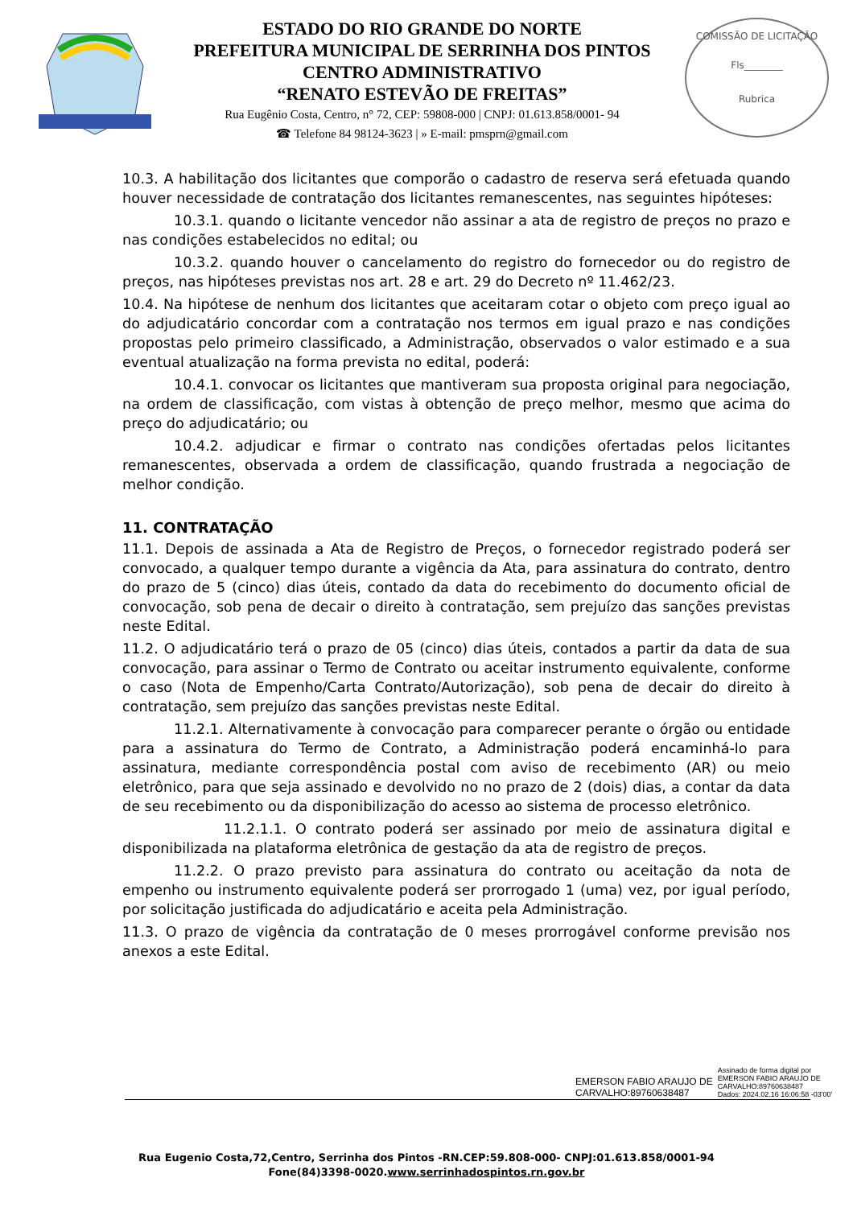ESTADO DO RIO GRANDE DO NORTE
PREFEITURA MUNICIPAL DE SERRINHA DOS PINTOS
CENTRO ADMINISTRATIVO
“RENATO ESTEVÃO DE FREITAS”
Rua Eugênio Costa, Centro, n° 72, CEP: 59808-000 | CNPJ: 01.613.858/0001- 94
☎ Telefone 84 98124-3623 | » E-mail: pmsprn@gmail.com
COMISSÃO DE LICITAÇÃO
Fls________
Rubrica
10.3. A habilitação dos licitantes que comporão o cadastro de reserva será efetuada quando houver necessidade de contratação dos licitantes remanescentes, nas seguintes hipóteses:
10.3.1. quando o licitante vencedor não assinar a ata de registro de preços no prazo e nas condições estabelecidos no edital; ou
10.3.2. quando houver o cancelamento do registro do fornecedor ou do registro de preços, nas hipóteses previstas nos art. 28 e art. 29 do Decreto nº 11.462/23.
10.4. Na hipótese de nenhum dos licitantes que aceitaram cotar o objeto com preço igual ao do adjudicatário concordar com a contratação nos termos em igual prazo e nas condições propostas pelo primeiro classificado, a Administração, observados o valor estimado e a sua eventual atualização na forma prevista no edital, poderá:
10.4.1. convocar os licitantes que mantiveram sua proposta original para negociação, na ordem de classificação, com vistas à obtenção de preço melhor, mesmo que acima do preço do adjudicatário; ou
10.4.2. adjudicar e firmar o contrato nas condições ofertadas pelos licitantes remanescentes, observada a ordem de classificação, quando frustrada a negociação de melhor condição.
11. CONTRATAÇÃO
11.1. Depois de assinada a Ata de Registro de Preços, o fornecedor registrado poderá ser convocado, a qualquer tempo durante a vigência da Ata, para assinatura do contrato, dentro do prazo de 5 (cinco) dias úteis, contado da data do recebimento do documento oficial de convocação, sob pena de decair o direito à contratação, sem prejuízo das sanções previstas neste Edital.
11.2. O adjudicatário terá o prazo de 05 (cinco) dias úteis, contados a partir da data de sua convocação, para assinar o Termo de Contrato ou aceitar instrumento equivalente, conforme o caso (Nota de Empenho/Carta Contrato/Autorização), sob pena de decair do direito à contratação, sem prejuízo das sanções previstas neste Edital.
11.2.1. Alternativamente à convocação para comparecer perante o órgão ou entidade para a assinatura do Termo de Contrato, a Administração poderá encaminhá-lo para assinatura, mediante correspondência postal com aviso de recebimento (AR) ou meio eletrônico, para que seja assinado e devolvido no no prazo de 2 (dois) dias, a contar da data de seu recebimento ou da disponibilização do acesso ao sistema de processo eletrônico.
11.2.1.1. O contrato poderá ser assinado por meio de assinatura digital e disponibilizada na plataforma eletrônica de gestação da ata de registro de preços.
11.2.2. O prazo previsto para assinatura do contrato ou aceitação da nota de empenho ou instrumento equivalente poderá ser prorrogado 1 (uma) vez, por igual período, por solicitação justificada do adjudicatário e aceita pela Administração.
11.3. O prazo de vigência da contratação de 0 meses prorrogável conforme previsão nos anexos a este Edital.
EMERSON FABIO ARAUJO DE
CARVALHO:89760638487
Assinado de forma digital por
EMERSON FABIO ARAUJO DE
CARVALHO:89760638487
Dados: 2024.02.16 16:06:58 -03'00'
Rua Eugenio Costa,72,Centro, Serrinha dos Pintos -RN.CEP:59.808-000- CNPJ:01.613.858/0001-94
Fone(84)3398-0020.www.serrinhadospintos.rn.gov.br